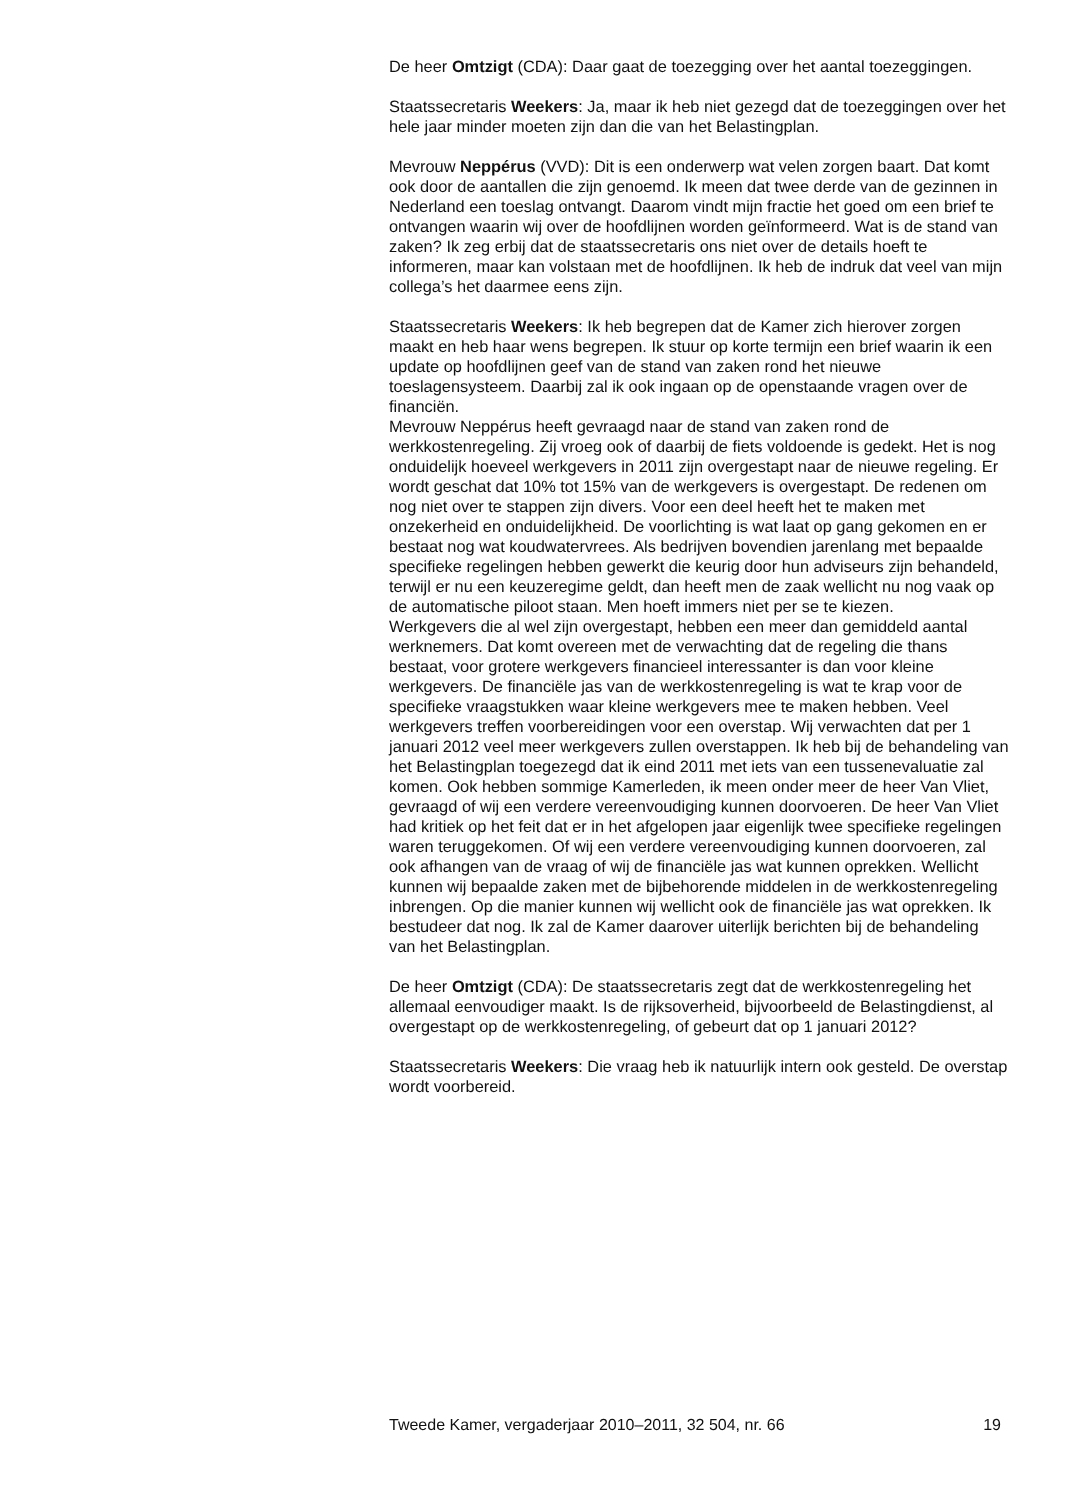De heer Omtzigt (CDA): Daar gaat de toezegging over het aantal toezeggingen.
Staatssecretaris Weekers: Ja, maar ik heb niet gezegd dat de toezeggingen over het hele jaar minder moeten zijn dan die van het Belastingplan.
Mevrouw Neppérus (VVD): Dit is een onderwerp wat velen zorgen baart. Dat komt ook door de aantallen die zijn genoemd. Ik meen dat twee derde van de gezinnen in Nederland een toeslag ontvangt. Daarom vindt mijn fractie het goed om een brief te ontvangen waarin wij over de hoofdlijnen worden geïnformeerd. Wat is de stand van zaken? Ik zeg erbij dat de staatssecretaris ons niet over de details hoeft te informeren, maar kan volstaan met de hoofdlijnen. Ik heb de indruk dat veel van mijn collega’s het daarmee eens zijn.
Staatssecretaris Weekers: Ik heb begrepen dat de Kamer zich hierover zorgen maakt en heb haar wens begrepen. Ik stuur op korte termijn een brief waarin ik een update op hoofdlijnen geef van de stand van zaken rond het nieuwe toeslagensysteem. Daarbij zal ik ook ingaan op de openstaande vragen over de financiën.
Mevrouw Neppérus heeft gevraagd naar de stand van zaken rond de werkkostenregeling. Zij vroeg ook of daarbij de fiets voldoende is gedekt. Het is nog onduidelijk hoeveel werkgevers in 2011 zijn overgestapt naar de nieuwe regeling. Er wordt geschat dat 10% tot 15% van de werkgevers is overgestapt. De redenen om nog niet over te stappen zijn divers. Voor een deel heeft het te maken met onzekerheid en onduidelijkheid. De voorlichting is wat laat op gang gekomen en er bestaat nog wat koudwatervrees. Als bedrijven bovendien jarenlang met bepaalde specifieke regelingen hebben gewerkt die keurig door hun adviseurs zijn behandeld, terwijl er nu een keuzeregime geldt, dan heeft men de zaak wellicht nu nog vaak op de automatische piloot staan. Men hoeft immers niet per se te kiezen.
Werkgevers die al wel zijn overgestapt, hebben een meer dan gemiddeld aantal werknemers. Dat komt overeen met de verwachting dat de regeling die thans bestaat, voor grotere werkgevers financieel interessanter is dan voor kleine werkgevers. De financiële jas van de werkkostenregeling is wat te krap voor de specifieke vraagstukken waar kleine werkgevers mee te maken hebben. Veel werkgevers treffen voorbereidingen voor een overstap. Wij verwachten dat per 1 januari 2012 veel meer werkgevers zullen overstappen. Ik heb bij de behandeling van het Belastingplan toegezegd dat ik eind 2011 met iets van een tussenevaluatie zal komen. Ook hebben sommige Kamerleden, ik meen onder meer de heer Van Vliet, gevraagd of wij een verdere vereenvoudiging kunnen doorvoeren. De heer Van Vliet had kritiek op het feit dat er in het afgelopen jaar eigenlijk twee specifieke regelingen waren teruggekomen. Of wij een verdere vereenvoudiging kunnen doorvoeren, zal ook afhangen van de vraag of wij de financiële jas wat kunnen oprekken. Wellicht kunnen wij bepaalde zaken met de bijbehorende middelen in de werkkostenregeling inbrengen. Op die manier kunnen wij wellicht ook de financiële jas wat oprekken. Ik bestudeer dat nog. Ik zal de Kamer daarover uiterlijk berichten bij de behandeling van het Belastingplan.
De heer Omtzigt (CDA): De staatssecretaris zegt dat de werkkostenregeling het allemaal eenvoudiger maakt. Is de rijksoverheid, bijvoorbeeld de Belastingdienst, al overgestapt op de werkkostenregeling, of gebeurt dat op 1 januari 2012?
Staatssecretaris Weekers: Die vraag heb ik natuurlijk intern ook gesteld. De overstap wordt voorbereid.
Tweede Kamer, vergaderjaar 2010–2011, 32 504, nr. 66 19